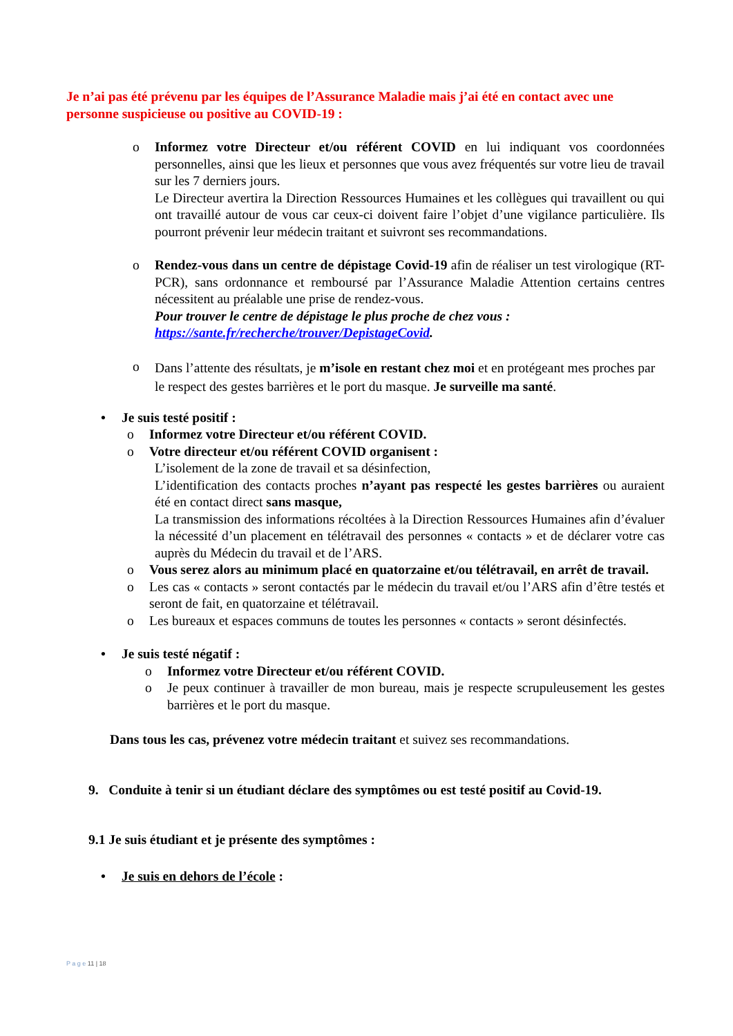Je n’ai pas été prévenu par les équipes de l’Assurance Maladie mais j’ai été en contact avec une personne suspicieuse ou positive au COVID-19 :
o Informez votre Directeur et/ou référent COVID en lui indiquant vos coordonnées personnelles, ainsi que les lieux et personnes que vous avez fréquentés sur votre lieu de travail sur les 7 derniers jours.
Le Directeur avertira la Direction Ressources Humaines et les collègues qui travaillent ou qui ont travaillé autour de vous car ceux-ci doivent faire l’objet d’une vigilance particulière. Ils pourront prévenir leur médecin traitant et suivront ses recommandations.
o Rendez-vous dans un centre de dépistage Covid-19 afin de réaliser un test virologique (RT-PCR), sans ordonnance et remboursé par l’Assurance Maladie Attention certains centres nécessitent au préalable une prise de rendez-vous.
Pour trouver le centre de dépistage le plus proche de chez vous :
https://sante.fr/recherche/trouver/DepistageCovid.
o
Dans l’attente des résultats, je m’isole en restant chez moi et en protégeant mes proches par le respect des gestes barrières et le port du masque. Je surveille ma santé.
• Je suis testé positif :
o Informez votre Directeur et/ou référent COVID.
o Votre directeur et/ou référent COVID organisent :
L’isolement de la zone de travail et sa désinfection,
L’identification des contacts proches n’ayant pas respecté les gestes barrières ou auraient été en contact direct sans masque,
La transmission des informations récoltées à la Direction Ressources Humaines afin d’évaluer la nécessité d’un placement en télétravail des personnes « contacts » et de déclarer votre cas auprès du Médecin du travail et de l’ARS.
o Vous serez alors au minimum placé en quatorzaine et/ou télétravail, en arrêt de travail.
o Les cas « contacts » seront contactés par le médecin du travail et/ou l’ARS afin d’être testés et seront de fait, en quatorzaine et télétravail.
o Les bureaux et espaces communs de toutes les personnes « contacts » seront désinfectés.
• Je suis testé négatif :
o Informez votre Directeur et/ou référent COVID.
o Je peux continuer à travailler de mon bureau, mais je respecte scrupuleusement les gestes barrières et le port du masque.
Dans tous les cas, prévenez votre médecin traitant et suivez ses recommandations.
9. Conduite à tenir si un étudiant déclare des symptômes ou est testé positif au Covid-19.
9.1 Je suis étudiant et je présente des symptômes :
• Je suis en dehors de l’école :
P a g e 11 | 18